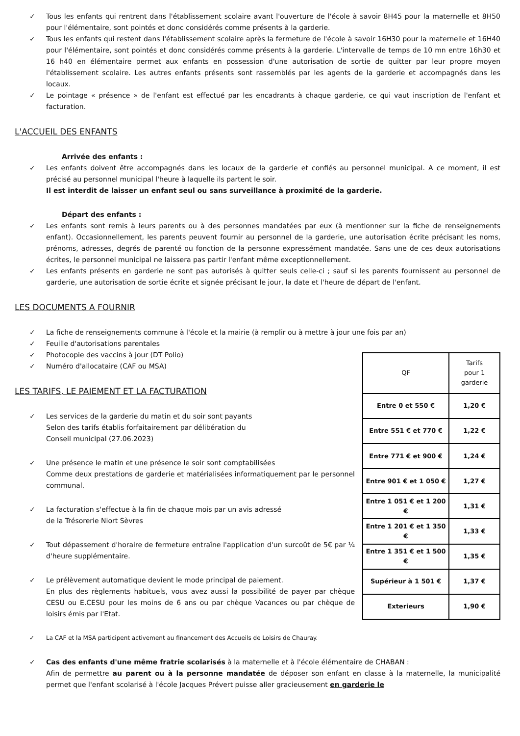✓ Tous les enfants qui rentrent dans l'établissement scolaire avant l'ouverture de l'école à savoir 8H45 pour la maternelle et 8H50 pour l'élémentaire, sont pointés et donc considérés comme présents à la garderie.
✓ Tous les enfants qui restent dans l'établissement scolaire après la fermeture de l'école à savoir 16H30 pour la maternelle et 16H40 pour l'élémentaire, sont pointés et donc considérés comme présents à la garderie. L'intervalle de temps de 10 mn entre 16h30 et 16 h40 en élémentaire permet aux enfants en possession d'une autorisation de sortie de quitter par leur propre moyen l'établissement scolaire. Les autres enfants présents sont rassemblés par les agents de la garderie et accompagnés dans les locaux.
✓ Le pointage « présence » de l'enfant est effectué par les encadrants à chaque garderie, ce qui vaut inscription de l'enfant et facturation.
L'ACCUEIL DES ENFANTS
Arrivée des enfants :
✓ Les enfants doivent être accompagnés dans les locaux de la garderie et confiés au personnel municipal. A ce moment, il est précisé au personnel municipal l'heure à laquelle ils partent le soir.
Il est interdit de laisser un enfant seul ou sans surveillance à proximité de la garderie.
Départ des enfants :
✓ Les enfants sont remis à leurs parents ou à des personnes mandatées par eux (à mentionner sur la fiche de renseignements enfant). Occasionnellement, les parents peuvent fournir au personnel de la garderie, une autorisation écrite précisant les noms, prénoms, adresses, degrés de parenté ou fonction de la personne expressément mandatée. Sans une de ces deux autorisations écrites, le personnel municipal ne laissera pas partir l'enfant même exceptionnellement.
✓ Les enfants présents en garderie ne sont pas autorisés à quitter seuls celle-ci ; sauf si les parents fournissent au personnel de garderie, une autorisation de sortie écrite et signée précisant le jour, la date et l'heure de départ de l'enfant.
LES DOCUMENTS A FOURNIR
✓ La fiche de renseignements commune à l'école et la mairie (à remplir ou à mettre à jour une fois par an)
✓ Feuille d'autorisations parentales
✓ Photocopie des vaccins à jour (DT Polio)
✓ Numéro d'allocataire (CAF ou MSA)
LES TARIFS, LE PAIEMENT ET LA FACTURATION
✓ Les services de la garderie du matin et du soir sont payants
Selon des tarifs établis forfaitairement par délibération du
Conseil municipal (27.06.2023)
✓ Une présence le matin et une présence le soir sont comptabilisées
Comme deux prestations de garderie et matérialisées informatiquement par le personnel communal.
✓ La facturation s'effectue à la fin de chaque mois par un avis adressé
de la Trésorerie Niort Sèvres
✓ Tout dépassement d'horaire de fermeture entraîne l'application d'un surcoût de 5€ par ¼ d'heure supplémentaire.
✓ Le prélèvement automatique devient le mode principal de paiement.
En plus des règlements habituels, vous avez aussi la possibilité de payer par chèque CESU ou E.CESU pour les moins de 6 ans ou par chèque Vacances ou par chèque de loisirs émis par l'Etat.
| QF | Tarifs pour 1 garderie |
| --- | --- |
| Entre 0 et 550 € | 1,20 € |
| Entre 551 € et 770 € | 1,22 € |
| Entre 771 € et 900 € | 1,24 € |
| Entre 901 € et 1 050 € | 1,27 € |
| Entre 1 051 € et 1 200 € | 1,31 € |
| Entre 1 201 € et 1 350 € | 1,33 € |
| Entre 1 351 € et 1 500 € | 1,35 € |
| Supérieur à 1 501 € | 1,37 € |
| Exterieurs | 1,90 € |
✓ La CAF et la MSA participent activement au financement des Accueils de Loisirs de Chauray.
✓ Cas des enfants d'une même fratrie scolarisés à la maternelle et à l'école élémentaire de CHABAN :
Afin de permettre au parent ou à la personne mandatée de déposer son enfant en classe à la maternelle, la municipalité permet que l'enfant scolarisé à l'école Jacques Prévert puisse aller gracieusement en garderie le